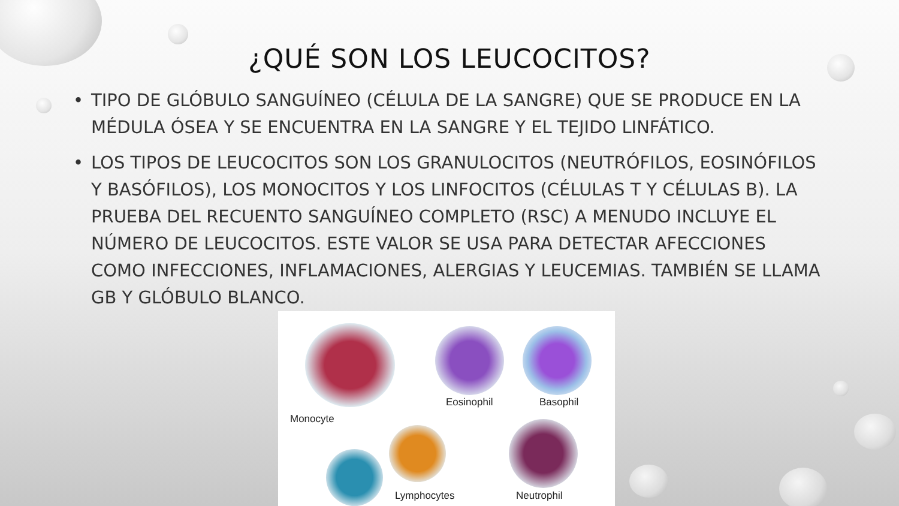¿QUÉ SON LOS LEUCOCITOS?
• TIPO DE GLÓBULO SANGUÍNEO (CÉLULA DE LA SANGRE) QUE SE PRODUCE EN LA MÉDULA ÓSEA Y SE ENCUENTRA EN LA SANGRE Y EL TEJIDO LINFÁTICO.
• LOS TIPOS DE LEUCOCITOS SON LOS GRANULOCITOS (NEUTRÓFILOS, EOSINÓFILOS Y BASÓFILOS), LOS MONOCITOS Y LOS LINFOCITOS (CÉLULAS T Y CÉLULAS B). LA PRUEBA DEL RECUENTO SANGUÍNEO COMPLETO (RSC) A MENUDO INCLUYE EL NÚMERO DE LEUCOCITOS. ESTE VALOR SE USA PARA DETECTAR AFECCIONES COMO INFECCIONES, INFLAMACIONES, ALERGIAS Y LEUCEMIAS. TAMBIÉN SE LLAMA GB Y GLÓBULO BLANCO.
Eosinophil Basophil
Monocyte
Lymphocytes Neutrophil